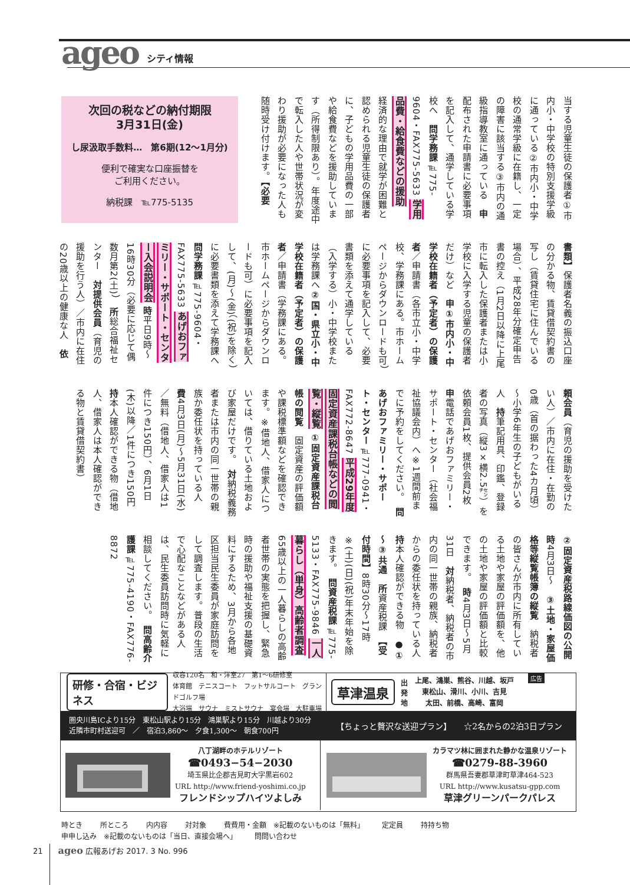ageo シティ情報
当する児童生徒の保護者①市内小・中学校の特別支援学級に通っている②市内小・中学校の通常学級に在籍し、一定の障害に該当する③市内の通級指導教室に通っている　申配布された申請書に必要事項を記入して、通学している学校へ　問学務課℡775-9604・FAX775-5633 学用品費・給食費などの援助 　経済的な理由で就学が困難と認められる児童生徒の保護者に、子どもの学用品費の一部や給食費などを援助しています（所得制限あり）。年度途中で転入した人や世帯状況が変わり援助が必要になった人も随時受け付けます。【必要
次回の税などの納付期限
3月31日(金)
し尿汲取手数料…　第6期(12～1月分)
便利で確実な口座振替を
ご利用ください。
納税課　℡775-5135
書類】保護者名義の振込口座の分かる物、賃貸借契約書の写し（賃貸住宅に住んでいる場合）、平成28年分確定申告書の控え（1月2日以降に上尾市に転入した保護者または小学校に入学する児童の保護者だけ）など　申①市内小・中学校在籍者（予定者）の保護者／申請書（各市立小・中学校、学務課にある。市ホームページからダウンロードも可）に必要事項を記入して、必要書類を添えて通学している（入学する）小・中学校または学務課へ②国・県立小・中学校在籍者（予定者）の保護者／申請書（学務課にある。市ホームページからダウンロードも可）に必要事項を記入して、(月)～(金)（(祝)を除く）に必要書類を添えて学務課へ　問学務課℡775-9604・FAX775-5633 あげおファミリー・サポート・センター入会説明会 時平日9時～16時30分（必要に応じて偶数月第2(土)）　所総合福祉センター　対提供会員（育児の援助を行う人）／市内に在住の20歳以上の健康な人　依
頼会員（育児の援助を受けたい人）／市内に在住・在勤の0歳（首の据わった4カ月頃）～小学6年生の子どもがいる人　持筆記用具、印鑑、登録者の写真（縦3×横2.5㌢）を依頼会員1枚、提供会員2枚　申電話であげおファミリー・サポート・センター（社会福祉協議会内）へ※1週間前までに予約をしてください。　問あげおファミリー・サポート・センター℡777-0941・FAX772-8647 平成29年度固定資産課税台帳などの閲覧・縦覧 ①固定資産課税台帳の閲覧　固定資産の評価額や課税標準額などを確認できます。※借地人、借家人については、借りている土地および家屋だけです。　対納税義務者または市内の同一世帯の親族か委任状を持っている人　費4月3日(月)～5月31日(水)／無料（借地人、借家人は1件につき150円）、6月1日(木)以降／1件につき150円　持本人確認ができる物（借地人、借家人は本人確認ができる物と賃貸借契約書）
②固定資産税路線価図の公開　時4月3日～　③土地・家屋価格等縦覧帳簿の縦覧　納税者の皆さんが市内に所有している土地や家屋の評価額を、他の土地や家屋の評価額と比較できます。　時4月3日～5月31日　対納税者、納税者の市内の同一世帯の親族、納税者からの委任状を持っている人　持本人確認ができる物　●①～③共通　所資産税課　【受付時間】8時30分～17時　※(土)(日)(祝)年末年始を除きます。　問資産税課℡775-5133・FAX775-9846 一人暮らし（単身）高齢者調査 　65歳以上の一人暮らしの高齢者世帯の実態を把握し、緊急時の援助や福祉支援の基礎資料にするため、3月から各地区担当民生委員が家庭訪問をして調査します。普段の生活で心配なことなどがある人は、民生委員訪問時に気軽に相談してください。　問高齢介護課℡775-4190・FAX776-8872
研修・合宿・ビジネス 収容120名　和・洋室27　第1～6研修室
体育館　テニスコート　フットサルコート　グランドゴルフ場
大浴場　サウナ　ミストサウナ　宴会場　大駐車場
草津温泉 出発地 上尾、鴻巣、熊谷、川越、坂戸
東松山、滑川、小川、吉見
太田、前橋、高崎、富岡 広告
圏央川島ICより15分　東松山駅より15分　鴻巣駅より15分　川越より30分
近隣市町村送迎可　／　宿泊3,860～　夕食1,300～　朝食700円
【ちょっと贅沢な送迎プラン】　　☆2名からの2泊3日プラン
八丁湖畔のホテルリゾート
☎0493−54−2030
埼玉県比企郡吉見町大字黒岩602
URL http://www.friend-yoshimi.co.jp
フレンドシップハイツよしみ
カラマツ林に囲まれた静かな温泉リゾート
☎0279-88-3960
群馬県吾妻郡草津町草津464-523
URL http://www.kusatsu-gpp.com
草津グリーンパークパレス
時とき 所ところ 内内容 対対象 費費用・金額　※記載のないものは「無料」 定定員 持持ち物
申申し込み　※記載のないものは「当日、直接会場へ」 問問い合わせ
21　　ageo 広報あげお 2017. 3 No. 996